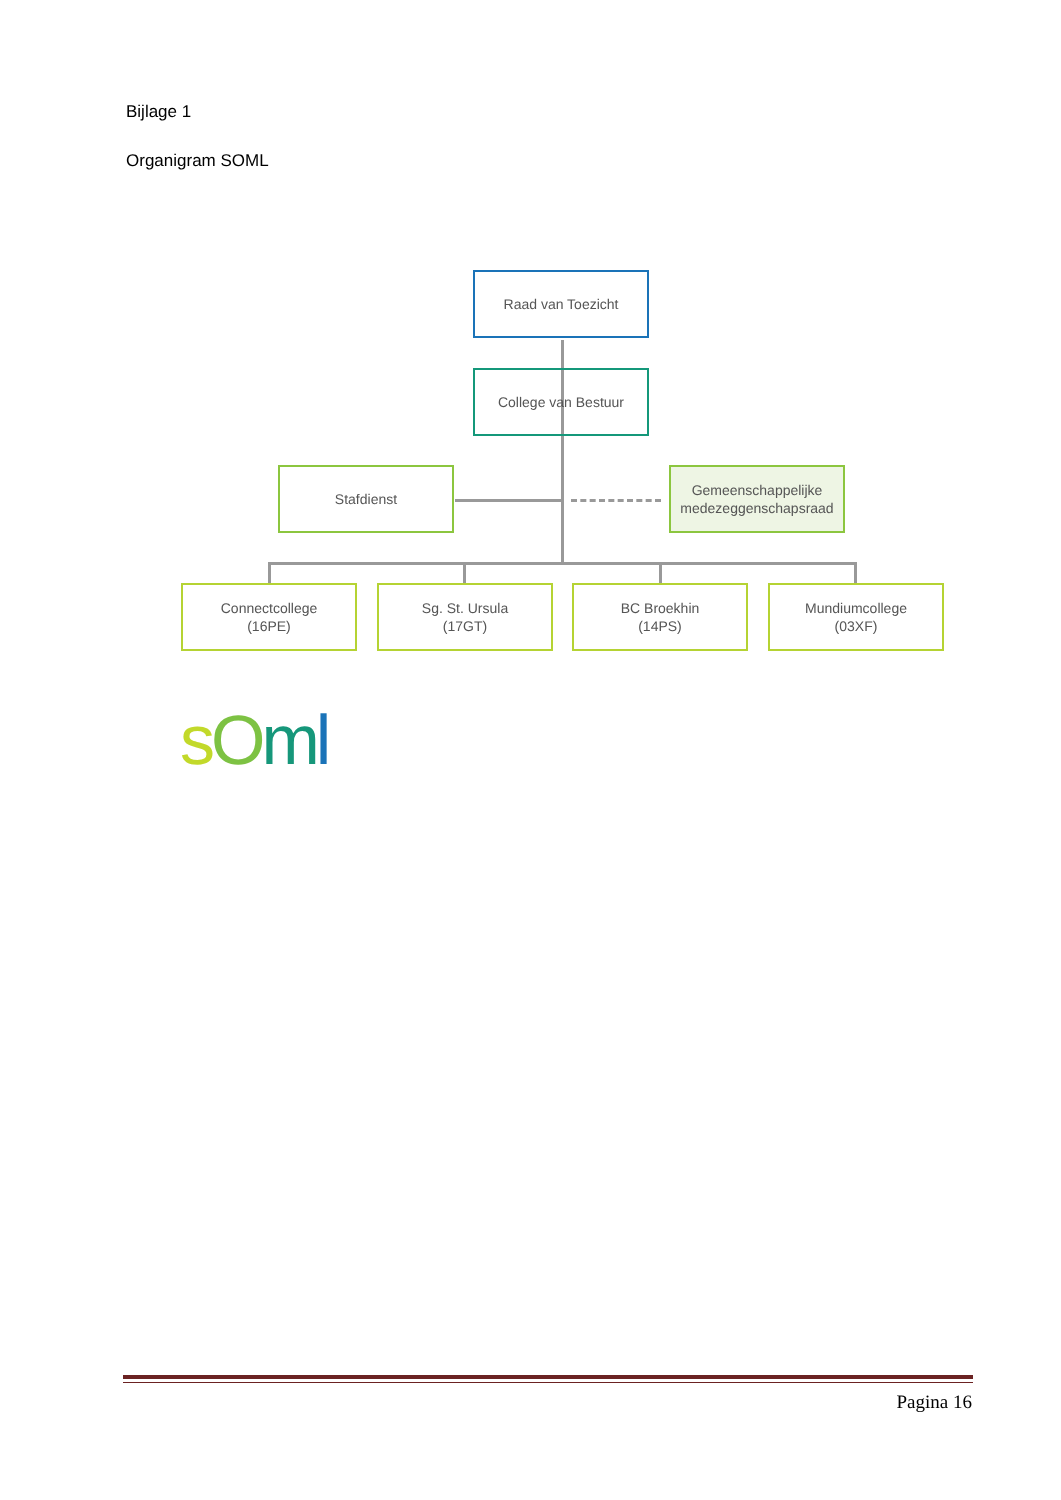Bijlage 1
Organigram SOML
Raad van Toezicht
College van Bestuur
Stafdienst
Gemeenschappelijke medezeggenschapsraad
Connectcollege
(16PE)
Sg. St. Ursula
(17GT)
BC Broekhin
(14PS)
Mundiumcollege
(03XF)
sOml
Pagina 16